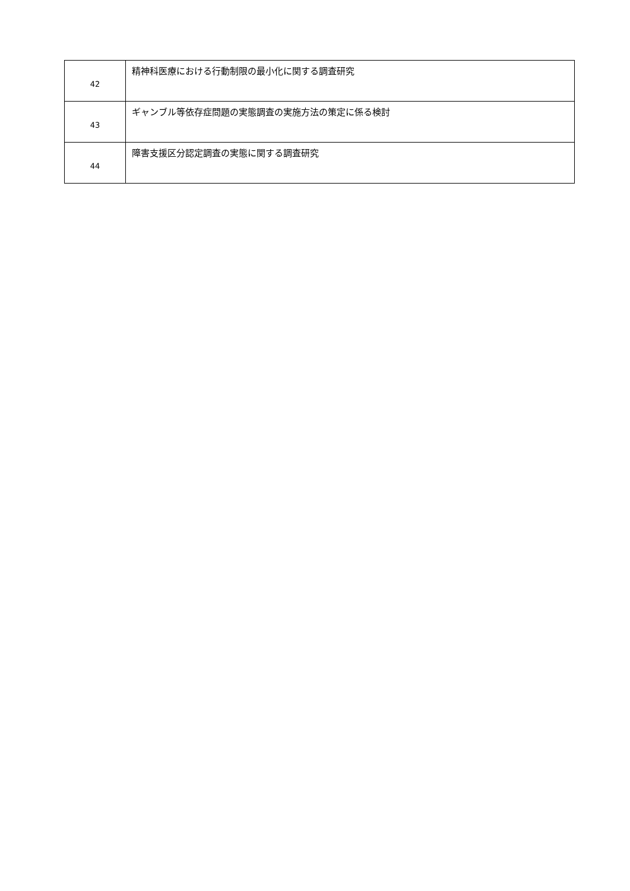| 42 | 精神科医療における行動制限の最小化に関する調査研究 |
| 43 | ギャンブル等依存症問題の実態調査の実施方法の策定に係る検討 |
| 44 | 障害支援区分認定調査の実態に関する調査研究 |